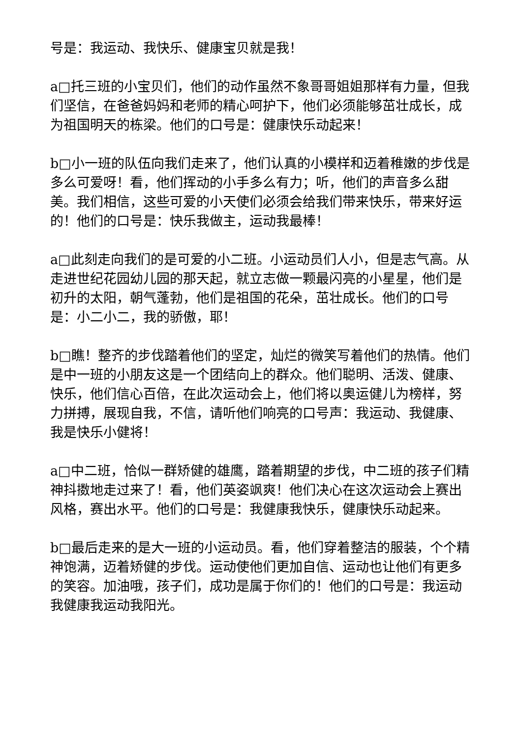号是：我运动、我快乐、健康宝贝就是我！
a□托三班的小宝贝们，他们的动作虽然不象哥哥姐姐那样有力量，但我们坚信，在爸爸妈妈和老师的精心呵护下，他们必须能够茁壮成长，成为祖国明天的栋梁。他们的口号是：健康快乐动起来！
b□小一班的队伍向我们走来了，他们认真的小模样和迈着稚嫩的步伐是多么可爱呀！看，他们挥动的小手多么有力；听，他们的声音多么甜美。我们相信，这些可爱的小天使们必须会给我们带来快乐，带来好运的！他们的口号是：快乐我做主，运动我最棒！
a□此刻走向我们的是可爱的小二班。小运动员们人小，但是志气高。从走进世纪花园幼儿园的那天起，就立志做一颗最闪亮的小星星，他们是初升的太阳，朝气蓬勃，他们是祖国的花朵，茁壮成长。他们的口号是：小二小二，我的骄傲，耶！
b□瞧！整齐的步伐踏着他们的坚定，灿烂的微笑写着他们的热情。他们是中一班的小朋友这是一个团结向上的群众。他们聪明、活泼、健康、快乐，他们信心百倍，在此次运动会上，他们将以奥运健儿为榜样，努力拼搏，展现自我，不信，请听他们响亮的口号声：我运动、我健康、我是快乐小健将！
a□中二班，恰似一群矫健的雄鹰，踏着期望的步伐，中二班的孩子们精神抖擞地走过来了！看，他们英姿飒爽！他们决心在这次运动会上赛出风格，赛出水平。他们的口号是：我健康我快乐，健康快乐动起来。
b□最后走来的是大一班的小运动员。看，他们穿着整洁的服装，个个精神饱满，迈着矫健的步伐。运动使他们更加自信、运动也让他们有更多的笑容。加油哦，孩子们，成功是属于你们的！他们的口号是：我运动我健康我运动我阳光。